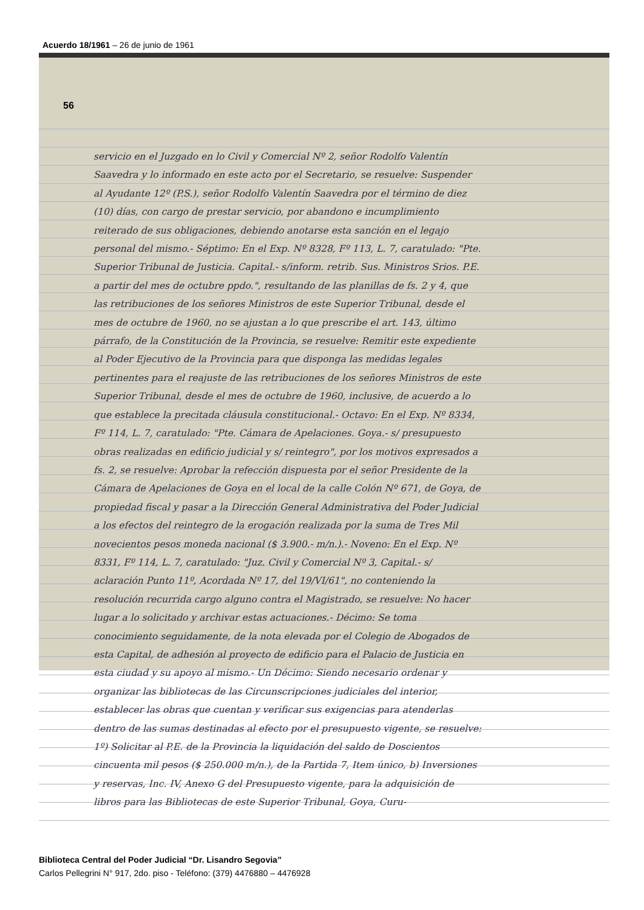Acuerdo 18/1961 – 26 de junio de 1961
56
servicio en el Juzgado en lo Civil y Comercial Nº 2, señor Rodolfo Valentín Saavedra y lo informado en este acto por el Secretario, se resuelve: Suspender al Ayudante 12º (P.S.), señor Rodolfo Valentín Saavedra por el término de diez (10) días, con cargo de prestar servicio, por abandono e incumplimiento reiterado de sus obligaciones, debiendo anotarse esta sanción en el legajo personal del mismo.- Séptimo: En el Exp. Nº 8328, Fº 113, L. 7, caratulado: "Pte. Superior Tribunal de Justicia. Capital.- s/inform. retrib. Sus. Ministros Srios. P.E. a partir del mes de octubre ppdo.", resultando de las planillas de fs. 2 y 4, que las retribuciones de los señores Ministros de este Superior Tribunal, desde el mes de octubre de 1960, no se ajustan a lo que prescribe el art. 143, último párrafo, de la Constitución de la Provincia, se resuelve: Remitir este expediente al Poder Ejecutivo de la Provincia para que disponga las medidas legales pertinentes para el reajuste de las retribuciones de los señores Ministros de este Superior Tribunal, desde el mes de octubre de 1960, inclusive, de acuerdo a lo que establece la precitada cláusula constitucional.- Octavo: En el Exp. Nº 8334, Fº 114, L. 7, caratulado: "Pte. Cámara de Apelaciones. Goya.- s/ presupuesto obras realizadas en edificio judicial y s/ reintegro", por los motivos expresados a fs. 2, se resuelve: Aprobar la refección dispuesta por el señor Presidente de la Cámara de Apelaciones de Goya en el local de la calle Colón Nº 671, de Goya, de propiedad fiscal y pasar a la Dirección General Administrativa del Poder Judicial a los efectos del reintegro de la erogación realizada por la suma de Tres Mil novecientos pesos moneda nacional ($ 3.900.- m/n.).- Noveno: En el Exp. Nº 8331, Fº 114, L. 7, caratulado: "Juz. Civil y Comercial Nº 3, Capital.- s/ aclaración Punto 11º, Acordada Nº 17, del 19/VI/61", no conteniendo la resolución recurrida cargo alguno contra el Magistrado, se resuelve: No hacer lugar a lo solicitado y archivar estas actuaciones.- Décimo: Se toma conocimiento seguidamente, de la nota elevada por el Colegio de Abogados de esta Capital, de adhesión al proyecto de edificio para el Palacio de Justicia en esta ciudad y su apoyo al mismo.- Un Décimo: Siendo necesario ordenar y organizar las bibliotecas de las Circunscripciones judiciales del interior, establecer las obras que cuentan y verificar sus exigencias para atenderlas dentro de las sumas destinadas al efecto por el presupuesto vigente, se resuelve: 1º) Solicitar al P.E. de la Provincia la liquidación del saldo de Doscientos cincuenta mil pesos ($ 250.000 m/n.), de la Partida 7, Item único, b) Inversiones y reservas, Inc. IV, Anexo G del Presupuesto vigente, para la adquisición de libros para las Bibliotecas de este Superior Tribunal, Goya, Curu-
Biblioteca Central del Poder Judicial “Dr. Lisandro Segovia”
Carlos Pellegrini N° 917, 2do. piso - Teléfono: (379) 4476880 – 4476928